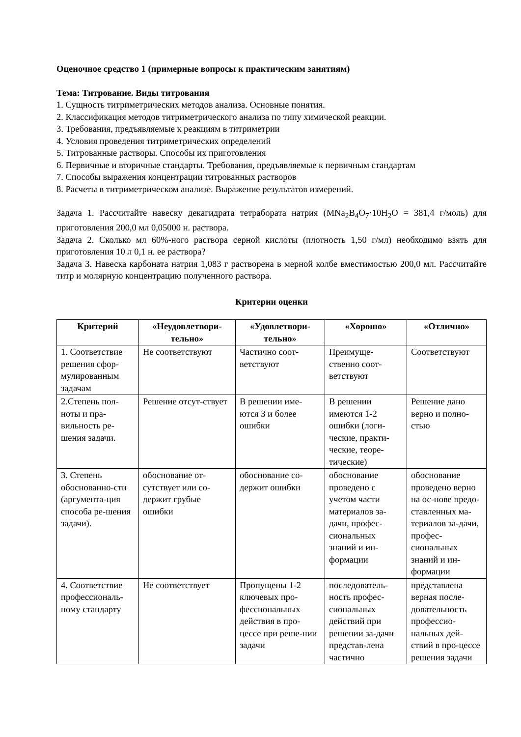Оценочное средство 1 (примерные вопросы к практическим занятиям)
Тема: Титрование. Виды титрования
1. Сущность титриметрических методов анализа. Основные понятия.
2. Классификация методов титриметрического анализа по типу химической реакции.
3. Требования, предъявляемые к реакциям в титриметрии
4. Условия проведения титриметрических определений
5. Титрованные растворы. Способы их приготовления
6. Первичные и вторичные стандарты. Требования, предъявляемые к первичным стандартам
7. Способы выражения концентрации титрованных растворов
8. Расчеты в титриметрическом анализе. Выражение результатов измерений.
Задача 1. Рассчитайте навеску декагидрата тетрабората натрия (MNa<sub>2</sub>B<sub>4</sub>O<sub>7</sub>·10H<sub>2</sub>O = 381,4 г/моль) для приготовления 200,0 мл 0,05000 н. раствора.
Задача 2. Сколько мл 60%-ного раствора серной кислоты (плотность 1,50 г/мл) необходимо взять для приготовления 10 л 0,1 н. ее раствора?
Задача 3. Навеска карбоната натрия 1,083 г растворена в мерной колбе вместимостью 200,0 мл. Рассчитайте титр и молярную концентрацию полученного раствора.
Критерии оценки
| Критерий | «Неудовлетвори-тельно» | «Удовлетвори-тельно» | «Хорошо» | «Отлично» |
| --- | --- | --- | --- | --- |
| 1. Соответствие решения сфор-мулированным задачам | Не соответствуют | Частично соот-ветствуют | Преимуще-ственно соот-ветствуют | Соответствуют |
| 2.Степень пол-ноты и пра-вильность ре-шения задачи. | Решение отсут-ствует | В решении име-ются 3 и более ошибки | В решении имеются 1-2 ошибки (логи-ческие, практи-ческие, теоре-тические) | Решение дано верно и полно-стью |
| 3. Степень обоснованно-сти (аргумента-ция способа ре-шения задачи). | обоснование от-сутствует или со-держит грубые ошибки | обоснование со-держит ошибки | обоснование проведено с учетом части материалов за-дачи, профес-сиональных знаний и ин-формации | обоснование проведено верно на ос-нове предо-ставленных ма-териалов за-дачи, профес-сиональных знаний и ин-формации |
| 4. Соответствие профессиональ-ному стандарту | Не соответствует | Пропущены 1-2 ключевых про-фессиональных действия в про-цессе при реше-нии задачи | последователь-ность профес-сиональных действий при решении за-дачи представ-лена частично | представлена верная после-довательность профессио-нальных дей-ствий в про-цессе решения задачи |